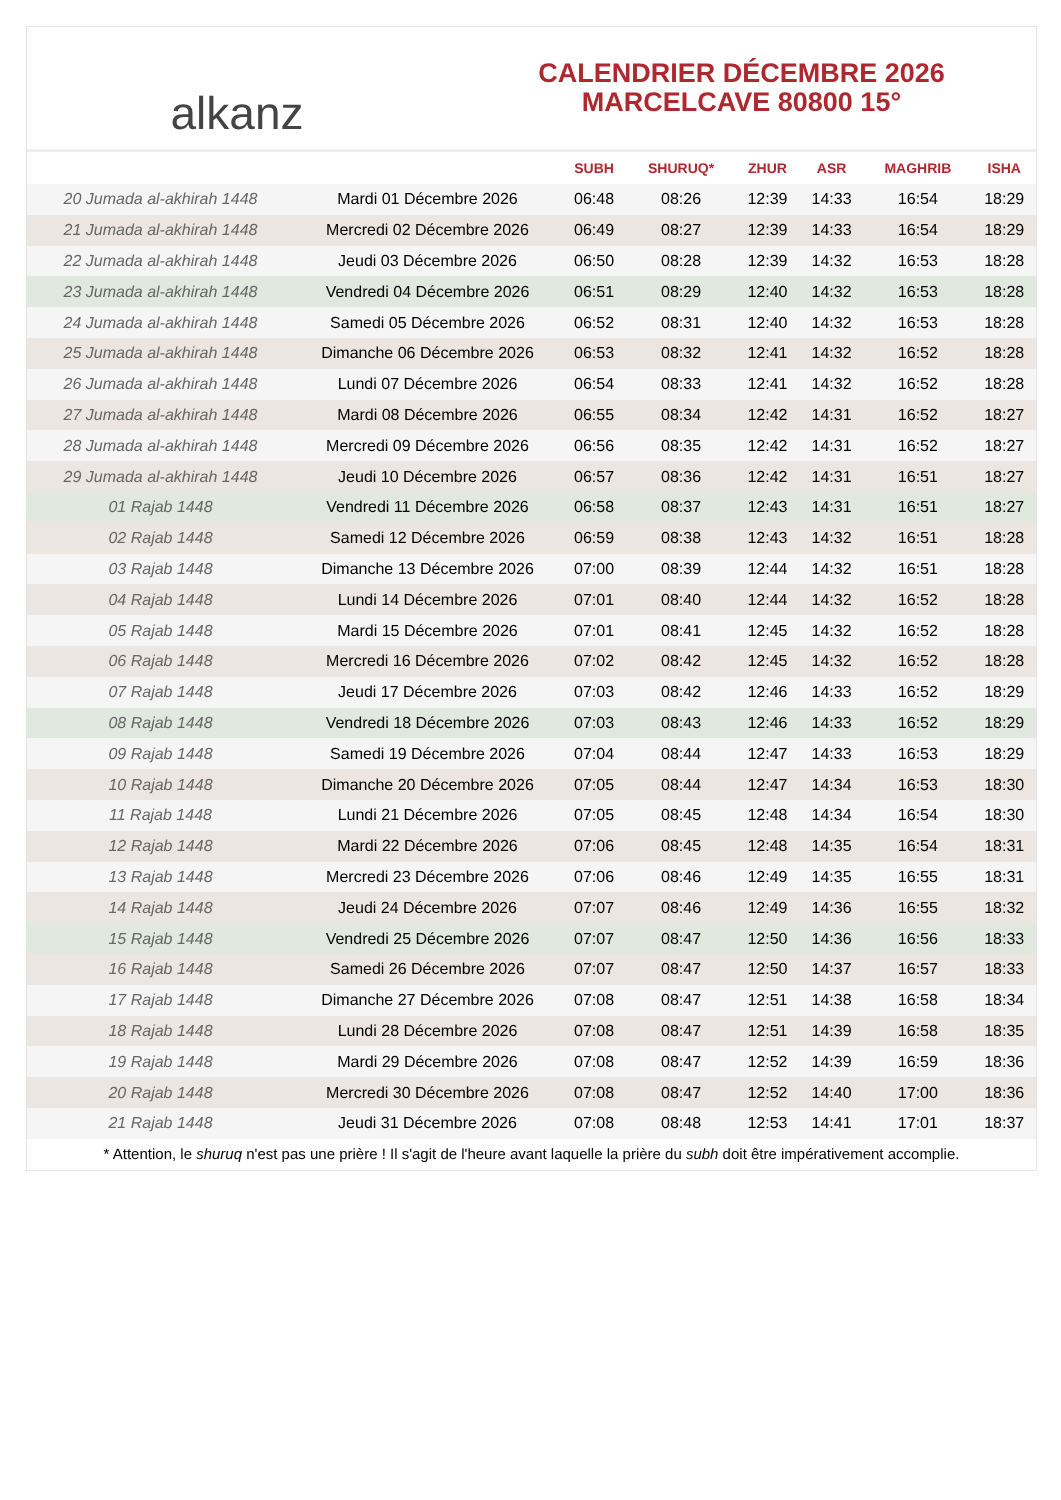alkanz
CALENDRIER DÉCEMBRE 2026
MARCELCAVE 80800 15°
| | | SUBH | SHURUQ* | ZHUR | ASR | MAGHRIB | ISHA |
| --- | --- | --- | --- | --- | --- | --- | --- |
| 20 Jumada al-akhirah 1448 | Mardi 01 Décembre 2026 | 06:48 | 08:26 | 12:39 | 14:33 | 16:54 | 18:29 |
| 21 Jumada al-akhirah 1448 | Mercredi 02 Décembre 2026 | 06:49 | 08:27 | 12:39 | 14:33 | 16:54 | 18:29 |
| 22 Jumada al-akhirah 1448 | Jeudi 03 Décembre 2026 | 06:50 | 08:28 | 12:39 | 14:32 | 16:53 | 18:28 |
| 23 Jumada al-akhirah 1448 | Vendredi 04 Décembre 2026 | 06:51 | 08:29 | 12:40 | 14:32 | 16:53 | 18:28 |
| 24 Jumada al-akhirah 1448 | Samedi 05 Décembre 2026 | 06:52 | 08:31 | 12:40 | 14:32 | 16:53 | 18:28 |
| 25 Jumada al-akhirah 1448 | Dimanche 06 Décembre 2026 | 06:53 | 08:32 | 12:41 | 14:32 | 16:52 | 18:28 |
| 26 Jumada al-akhirah 1448 | Lundi 07 Décembre 2026 | 06:54 | 08:33 | 12:41 | 14:32 | 16:52 | 18:28 |
| 27 Jumada al-akhirah 1448 | Mardi 08 Décembre 2026 | 06:55 | 08:34 | 12:42 | 14:31 | 16:52 | 18:27 |
| 28 Jumada al-akhirah 1448 | Mercredi 09 Décembre 2026 | 06:56 | 08:35 | 12:42 | 14:31 | 16:52 | 18:27 |
| 29 Jumada al-akhirah 1448 | Jeudi 10 Décembre 2026 | 06:57 | 08:36 | 12:42 | 14:31 | 16:51 | 18:27 |
| 01 Rajab 1448 | Vendredi 11 Décembre 2026 | 06:58 | 08:37 | 12:43 | 14:31 | 16:51 | 18:27 |
| 02 Rajab 1448 | Samedi 12 Décembre 2026 | 06:59 | 08:38 | 12:43 | 14:32 | 16:51 | 18:28 |
| 03 Rajab 1448 | Dimanche 13 Décembre 2026 | 07:00 | 08:39 | 12:44 | 14:32 | 16:51 | 18:28 |
| 04 Rajab 1448 | Lundi 14 Décembre 2026 | 07:01 | 08:40 | 12:44 | 14:32 | 16:52 | 18:28 |
| 05 Rajab 1448 | Mardi 15 Décembre 2026 | 07:01 | 08:41 | 12:45 | 14:32 | 16:52 | 18:28 |
| 06 Rajab 1448 | Mercredi 16 Décembre 2026 | 07:02 | 08:42 | 12:45 | 14:32 | 16:52 | 18:28 |
| 07 Rajab 1448 | Jeudi 17 Décembre 2026 | 07:03 | 08:42 | 12:46 | 14:33 | 16:52 | 18:29 |
| 08 Rajab 1448 | Vendredi 18 Décembre 2026 | 07:03 | 08:43 | 12:46 | 14:33 | 16:52 | 18:29 |
| 09 Rajab 1448 | Samedi 19 Décembre 2026 | 07:04 | 08:44 | 12:47 | 14:33 | 16:53 | 18:29 |
| 10 Rajab 1448 | Dimanche 20 Décembre 2026 | 07:05 | 08:44 | 12:47 | 14:34 | 16:53 | 18:30 |
| 11 Rajab 1448 | Lundi 21 Décembre 2026 | 07:05 | 08:45 | 12:48 | 14:34 | 16:54 | 18:30 |
| 12 Rajab 1448 | Mardi 22 Décembre 2026 | 07:06 | 08:45 | 12:48 | 14:35 | 16:54 | 18:31 |
| 13 Rajab 1448 | Mercredi 23 Décembre 2026 | 07:06 | 08:46 | 12:49 | 14:35 | 16:55 | 18:31 |
| 14 Rajab 1448 | Jeudi 24 Décembre 2026 | 07:07 | 08:46 | 12:49 | 14:36 | 16:55 | 18:32 |
| 15 Rajab 1448 | Vendredi 25 Décembre 2026 | 07:07 | 08:47 | 12:50 | 14:36 | 16:56 | 18:33 |
| 16 Rajab 1448 | Samedi 26 Décembre 2026 | 07:07 | 08:47 | 12:50 | 14:37 | 16:57 | 18:33 |
| 17 Rajab 1448 | Dimanche 27 Décembre 2026 | 07:08 | 08:47 | 12:51 | 14:38 | 16:58 | 18:34 |
| 18 Rajab 1448 | Lundi 28 Décembre 2026 | 07:08 | 08:47 | 12:51 | 14:39 | 16:58 | 18:35 |
| 19 Rajab 1448 | Mardi 29 Décembre 2026 | 07:08 | 08:47 | 12:52 | 14:39 | 16:59 | 18:36 |
| 20 Rajab 1448 | Mercredi 30 Décembre 2026 | 07:08 | 08:47 | 12:52 | 14:40 | 17:00 | 18:36 |
| 21 Rajab 1448 | Jeudi 31 Décembre 2026 | 07:08 | 08:48 | 12:53 | 14:41 | 17:01 | 18:37 |
* Attention, le shuruq n'est pas une prière ! Il s'agit de l'heure avant laquelle la prière du subh doit être impérativement accomplie.